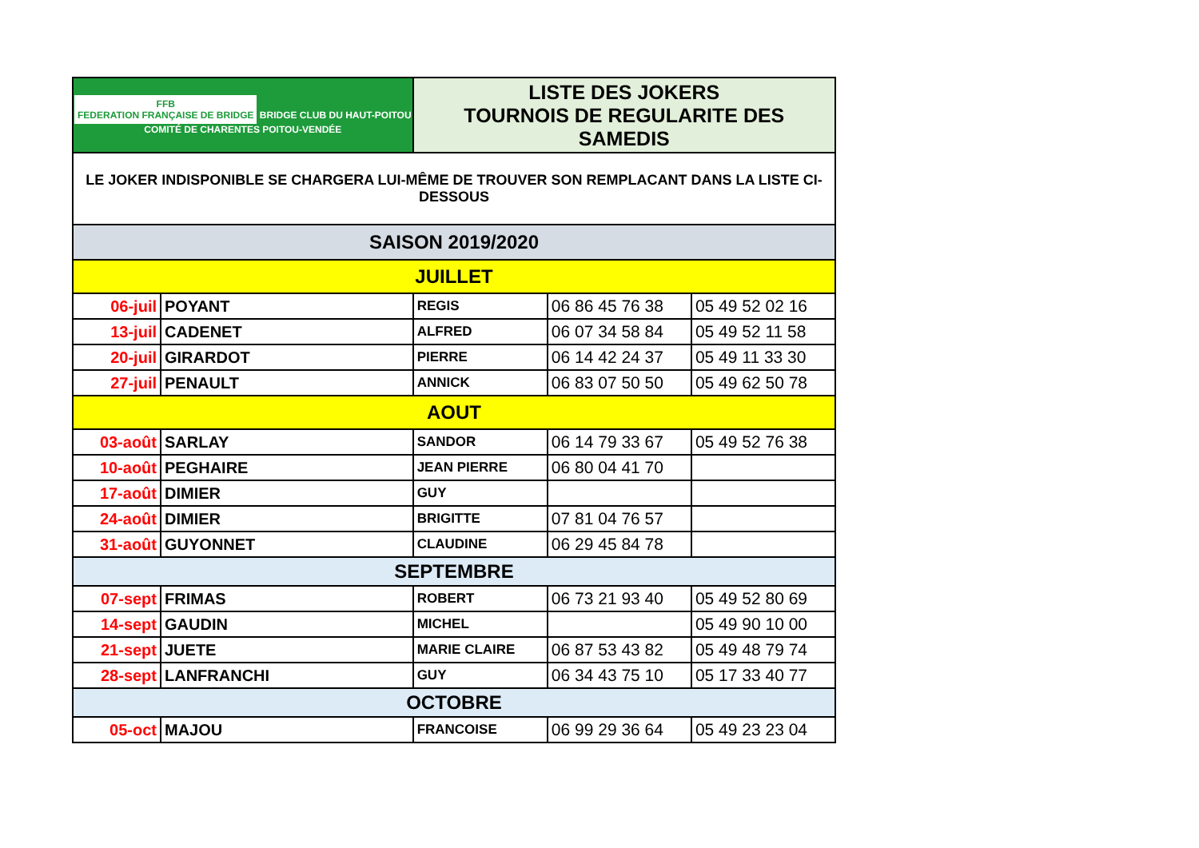| FFB FEDERATION FRANÇAISE DE BRIDGE BRIDGE CLUB DU HAUT-POITOU COMITÉ DE CHARENTES POITOU-VENDÉE | | LISTE DES JOKERS TOURNOIS DE REGULARITE DES SAMEDIS | | |
| LE JOKER INDISPONIBLE SE CHARGERA LUI-MÊME DE TROUVER SON REMPLACANT DANS LA LISTE CI-DESSOUS | | | | |
| SAISON 2019/2020 | | | | |
| JUILLET | | | | |
| 06-juil | POYANT | REGIS | 06 86 45 76 38 | 05 49 52 02 16 |
| 13-juil | CADENET | ALFRED | 06 07 34 58 84 | 05 49 52 11 58 |
| 20-juil | GIRARDOT | PIERRE | 06 14 42 24 37 | 05 49 11 33 30 |
| 27-juil | PENAULT | ANNICK | 06 83 07 50 50 | 05 49 62 50 78 |
| AOUT | | | | |
| 03-août | SARLAY | SANDOR | 06 14 79 33 67 | 05 49 52 76 38 |
| 10-août | PEGHAIRE | JEAN PIERRE | 06 80 04 41 70 | |
| 17-août | DIMIER | GUY | | |
| 24-août | DIMIER | BRIGITTE | 07 81 04 76 57 | |
| 31-août | GUYONNET | CLAUDINE | 06 29 45 84 78 | |
| SEPTEMBRE | | | | |
| 07-sept | FRIMAS | ROBERT | 06 73 21 93 40 | 05 49 52 80 69 |
| 14-sept | GAUDIN | MICHEL | | 05 49 90 10 00 |
| 21-sept | JUETE | MARIE CLAIRE | 06 87 53 43 82 | 05 49 48 79 74 |
| 28-sept | LANFRANCHI | GUY | 06 34 43 75 10 | 05 17 33 40 77 |
| OCTOBRE | | | | |
| 05-oct | MAJOU | FRANCOISE | 06 99 29 36 64 | 05 49 23 23 04 |